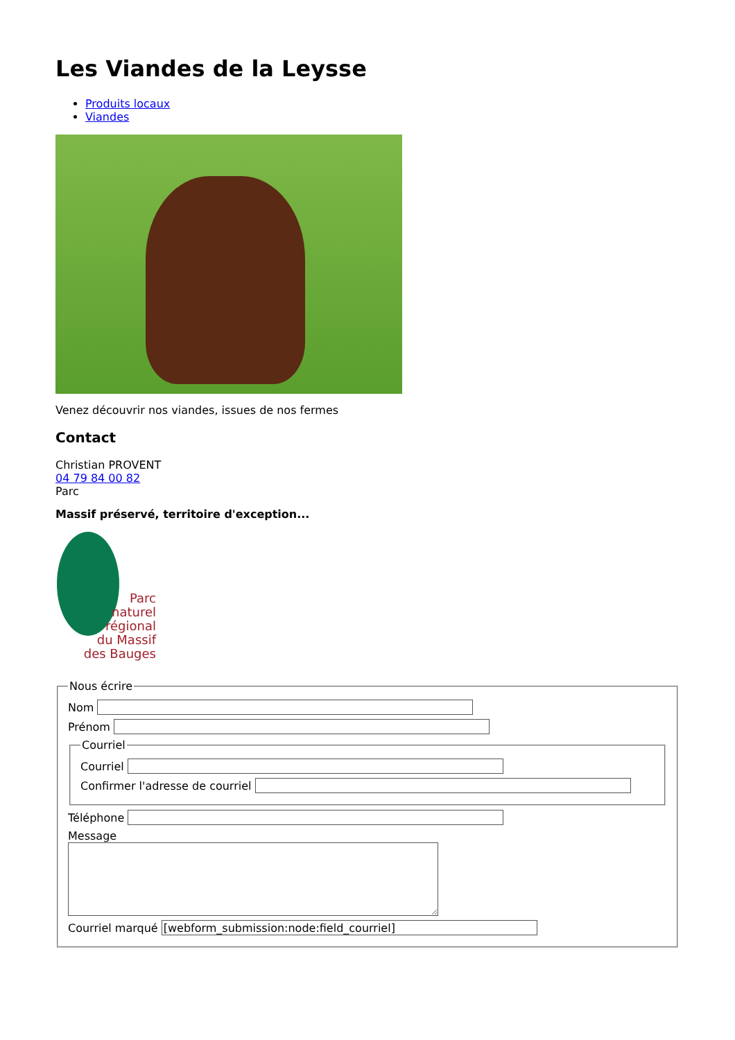Les Viandes de la Leysse
Produits locaux
Viandes
Venez découvrir nos viandes, issues de nos fermes
Contact
Christian PROVENT
04 79 84 00 82
Parc
Massif préservé, territoire d'exception...
Parc
naturel
régional
du Massif
des Bauges
Nous écrire
Nom
Prénom
Courriel
Courriel
Confirmer l'adresse de courriel
Téléphone
Message
Courriel marqué